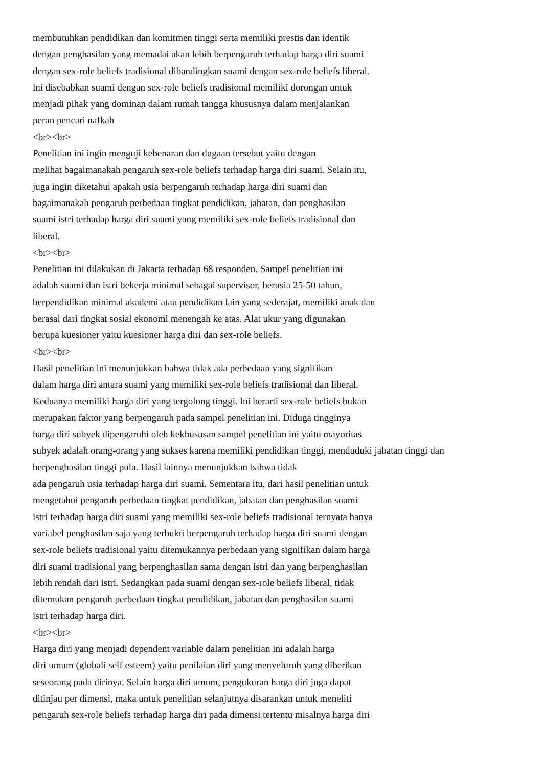membutuhkan pendidikan dan komitmen tinggi serta memiliki prestis dan identik
dengan penghasilan yang memadai akan lebih berpengaruh terhadap harga diri suami
dengan sex-role beliefs tradisional dibandingkan suami dengan sex-role beliefs liberal.
lni disebabkan suami dengan sex-role beliefs tradisional memiliki dorongan untuk
menjadi pihak yang dominan dalam rumah tangga khususnya dalam menjalankan
peran pencari nafkah
<br><br>
Penelitian ini ingin menguji kebenaran dan dugaan tersebut yaitu dengan
melihat bagaimanakah pengaruh sex-role beliefs terhadap harga diri suami. Selain itu,
juga ingin diketahui apakah usia berpengaruh terhadap harga diri suami dan
bagaimanakah pengaruh perbedaan tingkat pendidikan, jabatan, dan penghasilan
suami istri terhadap harga diri suami yang memiliki sex-role beliefs tradisional dan
liberal.
<br><br>
Penelitian ini dilakukan di Jakarta terhadap 68 responden. Sampel penelitian ini
adalah suami dan istri bekerja minimal sebagai supervisor, berusia 25-50 tahun,
berpendidikan minimal akademi atau pendidikan lain yang sederajat, memiliki anak dan
berasal dari tingkat sosial ekonomi menengah ke atas. Alat ukur yang digunakan
berupa kuesioner yaitu kuesioner harga diri dan sex-role beliefs.
<br><br>
Hasil penelitian ini menunjukkan bahwa tidak ada perbedaan yang signifikan
dalam harga diri antara suami yang memiliki sex-role beliefs tradisional dan liberal.
Keduanya memiliki harga diri yang tergolong tinggi. lni berarti sex-role beliefs bukan
merupakan faktor yang berpengaruh pada sampel penelitian ini. Diduga tingginya
harga diri subyek dipengaruhi oleh kekhususan sampel penelitian ini yaitu mayoritas
subyek adalah orang-orang yang sukses karena memiliki pendidikan tinggi, menduduki jabatan tinggi dan
berpenghasilan tinggi pula. Hasil lainnya menunjukkan bahwa tidak
ada pengaruh usia terhadap harga diri suami. Sementara itu, dari hasil penelitian untuk
mengetahui pengaruh perbedaan tingkat pendidikan, jabatan dan penghasilan suami
istri terhadap harga diri suami yang memiliki sex-role beliefs tradisional ternyata hanya
variabel penghasilan saja yang terbukti berpengaruh terhadap harga diri suami dengan
sex-role beliefs tradisional yaitu ditemukannya perbedaan yang signifikan dalam harga
diri suami tradisional yang berpenghasilan sama dengan istri dan yang berpenghasilan
lebih rendah dari istri. Sedangkan pada suami dengan sex-role beliefs liberal, tidak
ditemukan pengaruh perbedaan tingkat pendidikan, jabatan dan penghasilan suami
istri terhadap harga diri.
<br><br>
Harga diri yang menjadi dependent variable dalam penelitian ini adalah harga
diri umum (globali self esteem) yaitu penilaian diri yang menyeluruh yang diberikan
seseorang pada dirinya. Selain harga diri umum, pengukuran harga diri juga dapat
ditinjau per dimensi, maka untuk penelitian selanjutnya disarankan untuk meneliti
pengaruh sex-role beliefs terhadap harga diri pada dimensi tertentu misalnya harga diri